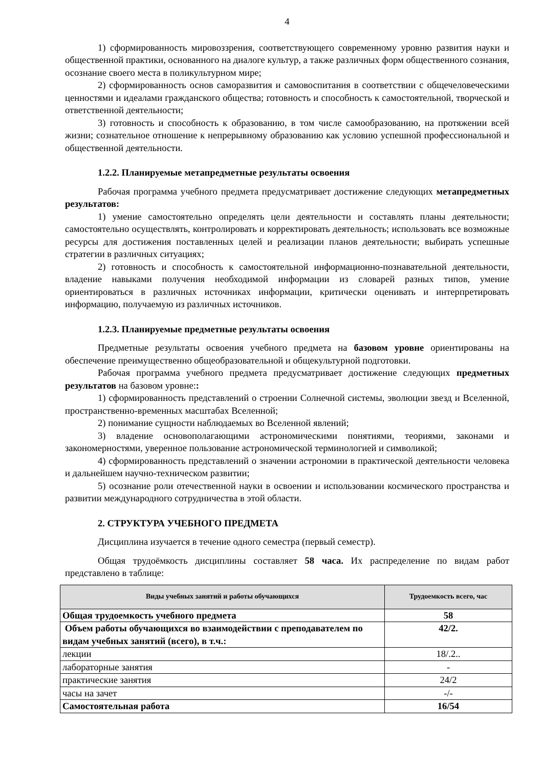4
1) сформированность мировоззрения, соответствующего современному уровню развития науки и общественной практики, основанного на диалоге культур, а также различных форм общественного сознания, осознание своего места в поликультурном мире;
2) сформированность основ саморазвития и самовоспитания в соответствии с общечеловеческими ценностями и идеалами гражданского общества; готовность и способность к самостоятельной, творческой и ответственной деятельности;
3) готовность и способность к образованию, в том числе самообразованию, на протяжении всей жизни; сознательное отношение к непрерывному образованию как условию успешной профессиональной и общественной деятельности.
1.2.2. Планируемые метапредметные результаты освоения
Рабочая программа учебного предмета предусматривает достижение следующих метапредметных результатов:
1) умение самостоятельно определять цели деятельности и составлять планы деятельности; самостоятельно осуществлять, контролировать и корректировать деятельность; использовать все возможные ресурсы для достижения поставленных целей и реализации планов деятельности; выбирать успешные стратегии в различных ситуациях;
2) готовность и способность к самостоятельной информационно-познавательной деятельности, владение навыками получения необходимой информации из словарей разных типов, умение ориентироваться в различных источниках информации, критически оценивать и интерпретировать информацию, получаемую из различных источников.
1.2.3. Планируемые предметные результаты освоения
Предметные результаты освоения учебного предмета на базовом уровне ориентированы на обеспечение преимущественно общеобразовательной и общекультурной подготовки.
Рабочая программа учебного предмета предусматривает достижение следующих предметных результатов на базовом уровне::
1) сформированность представлений о строении Солнечной системы, эволюции звезд и Вселенной, пространственно-временных масштабах Вселенной;
2) понимание сущности наблюдаемых во Вселенной явлений;
3) владение основополагающими астрономическими понятиями, теориями, законами и закономерностями, уверенное пользование астрономической терминологией и символикой;
4) сформированность представлений о значении астрономии в практической деятельности человека и дальнейшем научно-техническом развитии;
5) осознание роли отечественной науки в освоении и использовании космического пространства и развитии международного сотрудничества в этой области.
2. СТРУКТУРА УЧЕБНОГО ПРЕДМЕТА
Дисциплина изучается в течение одного семестра (первый семестр).
Общая трудоёмкость дисциплины составляет 58 часа. Их распределение по видам работ представлено в таблице:
| Виды учебных занятий и работы обучающихся | Трудоемкость всего, час |
| --- | --- |
| Общая трудоемкость учебного предмета | 58 |
| Объем работы обучающихся во взаимодействии с преподавателем по видам учебных занятий (всего), в т.ч.: | 42/2. |
| лекции | 18/.2.. |
| лабораторные занятия | - |
| практические занятия | 24/2 |
| часы на зачет | -/- |
| Самостоятельная работа | 16/54 |